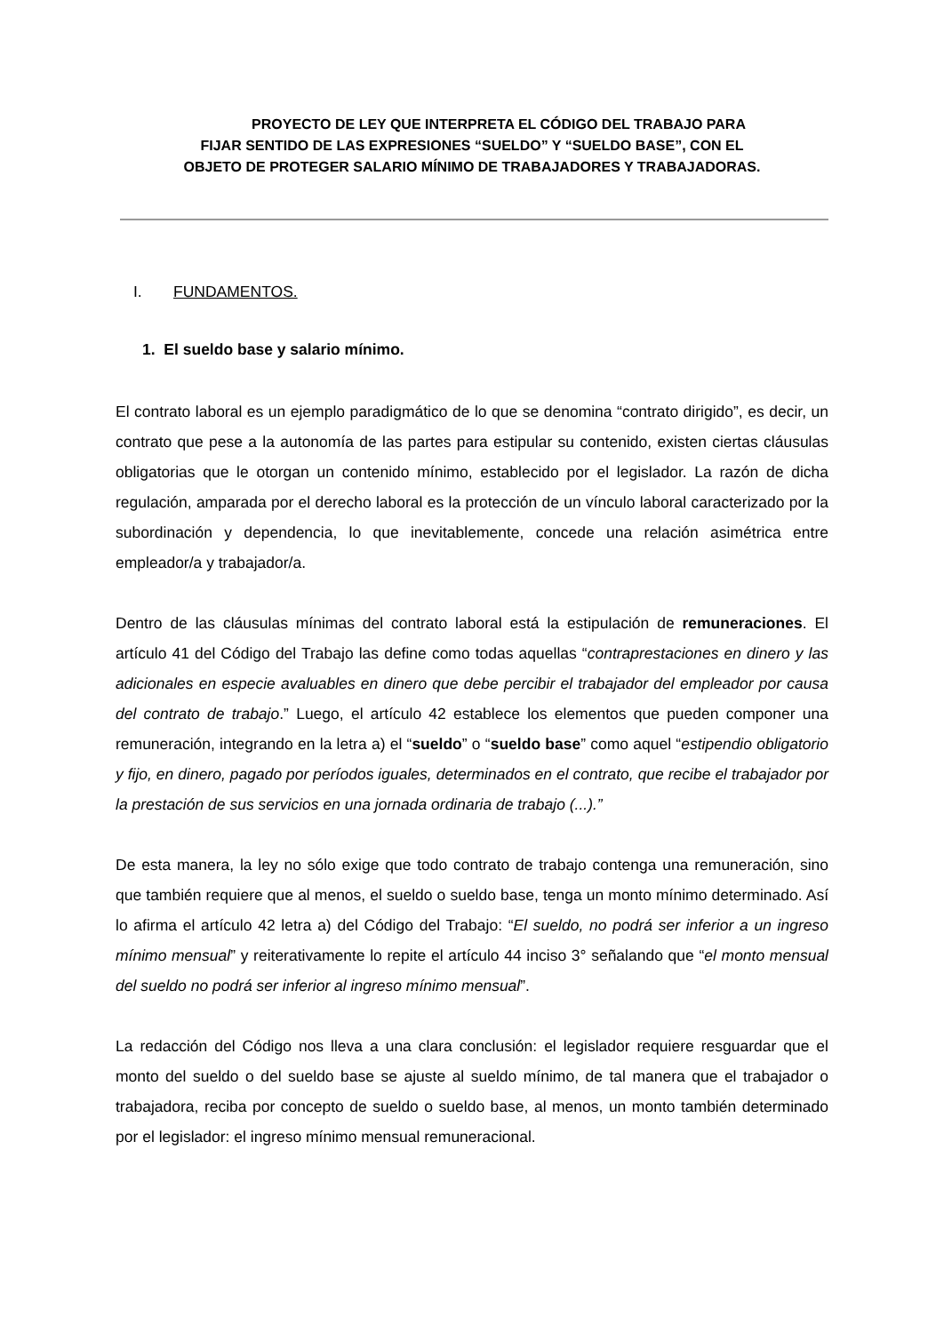PROYECTO DE LEY QUE INTERPRETA EL CÓDIGO DEL TRABAJO PARA
FIJAR SENTIDO DE LAS EXPRESIONES “SUELDO” Y “SUELDO BASE”, CON EL
OBJETO DE PROTEGER SALARIO MÍNIMO DE TRABAJADORES Y TRABAJADORAS.
I. FUNDAMENTOS.
1. El sueldo base y salario mínimo.
El contrato laboral es un ejemplo paradigmático de lo que se denomina “contrato dirigido”, es decir, un contrato que pese a la autonomía de las partes para estipular su contenido, existen ciertas cláusulas obligatorias que le otorgan un contenido mínimo, establecido por el legislador. La razón de dicha regulación, amparada por el derecho laboral es la protección de un vínculo laboral caracterizado por la subordinación y dependencia, lo que inevitablemente, concede una relación asimétrica entre empleador/a y trabajador/a.
Dentro de las cláusulas mínimas del contrato laboral está la estipulación de remuneraciones. El artículo 41 del Código del Trabajo las define como todas aquellas “contraprestaciones en dinero y las adicionales en especie avaluables en dinero que debe percibir el trabajador del empleador por causa del contrato de trabajo.” Luego, el artículo 42 establece los elementos que pueden componer una remuneración, integrando en la letra a) el “sueldo” o “sueldo base” como aquel “estipendio obligatorio y fijo, en dinero, pagado por períodos iguales, determinados en el contrato, que recibe el trabajador por la prestación de sus servicios en una jornada ordinaria de trabajo (...).”
De esta manera, la ley no sólo exige que todo contrato de trabajo contenga una remuneración, sino que también requiere que al menos, el sueldo o sueldo base, tenga un monto mínimo determinado. Así lo afirma el artículo 42 letra a) del Código del Trabajo: “El sueldo, no podrá ser inferior a un ingreso mínimo mensual” y reiterativamente lo repite el artículo 44 inciso 3° señalando que “el monto mensual del sueldo no podrá ser inferior al ingreso mínimo mensual”.
La redacción del Código nos lleva a una clara conclusión: el legislador requiere resguardar que el monto del sueldo o del sueldo base se ajuste al sueldo mínimo, de tal manera que el trabajador o trabajadora, reciba por concepto de sueldo o sueldo base, al menos, un monto también determinado por el legislador: el ingreso mínimo mensual remuneracional.